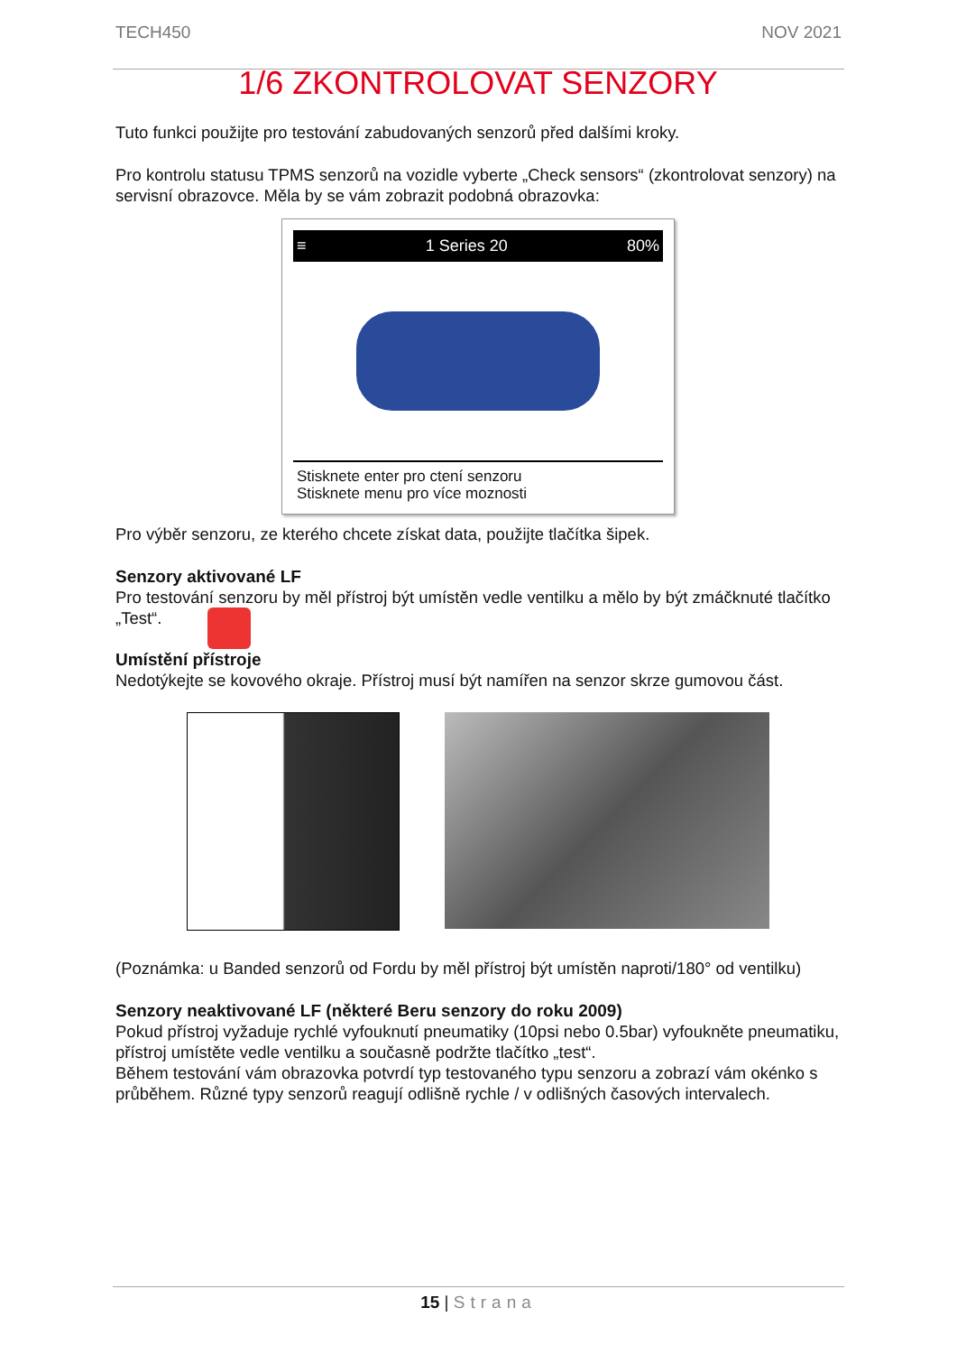TECH450 NOV 2021
1/6 ZKONTROLOVAT SENZORY
Tuto funkci použijte pro testování zabudovaných senzorů před dalšími kroky.
Pro kontrolu statusu TPMS senzorů na vozidle vyberte „Check sensors“ (zkontrolovat senzory) na servisní obrazovce. Měla by se vám zobrazit podobná obrazovka:
≡ 1 Series 20 80%
Stisknete enter pro ctení senzoru
Stisknete menu pro více moznosti
Pro výběr senzoru, ze kterého chcete získat data, použijte tlačítka šipek.
Senzory aktivované LF
Pro testování senzoru by měl přístroj být umístěn vedle ventilku a mělo by být zmáčknuté tlačítko „Test“.
Umístění přístroje
Nedotýkejte se kovového okraje. Přístroj musí být namířen na senzor skrze gumovou část.
(Poznámka: u Banded senzorů od Fordu by měl přístroj být umístěn naproti/180° od ventilku)
Senzory neaktivované LF (některé Beru senzory do roku 2009)
Pokud přístroj vyžaduje rychlé vyfouknutí pneumatiky (10psi nebo 0.5bar) vyfoukněte pneumatiku, přístroj umístěte vedle ventilku a současně podržte tlačítko „test“.
Během testování vám obrazovka potvrdí typ testovaného typu senzoru a zobrazí vám okénko s průběhem. Různé typy senzorů reagují odlišně rychle / v odlišných časových intervalech.
15 | Strana